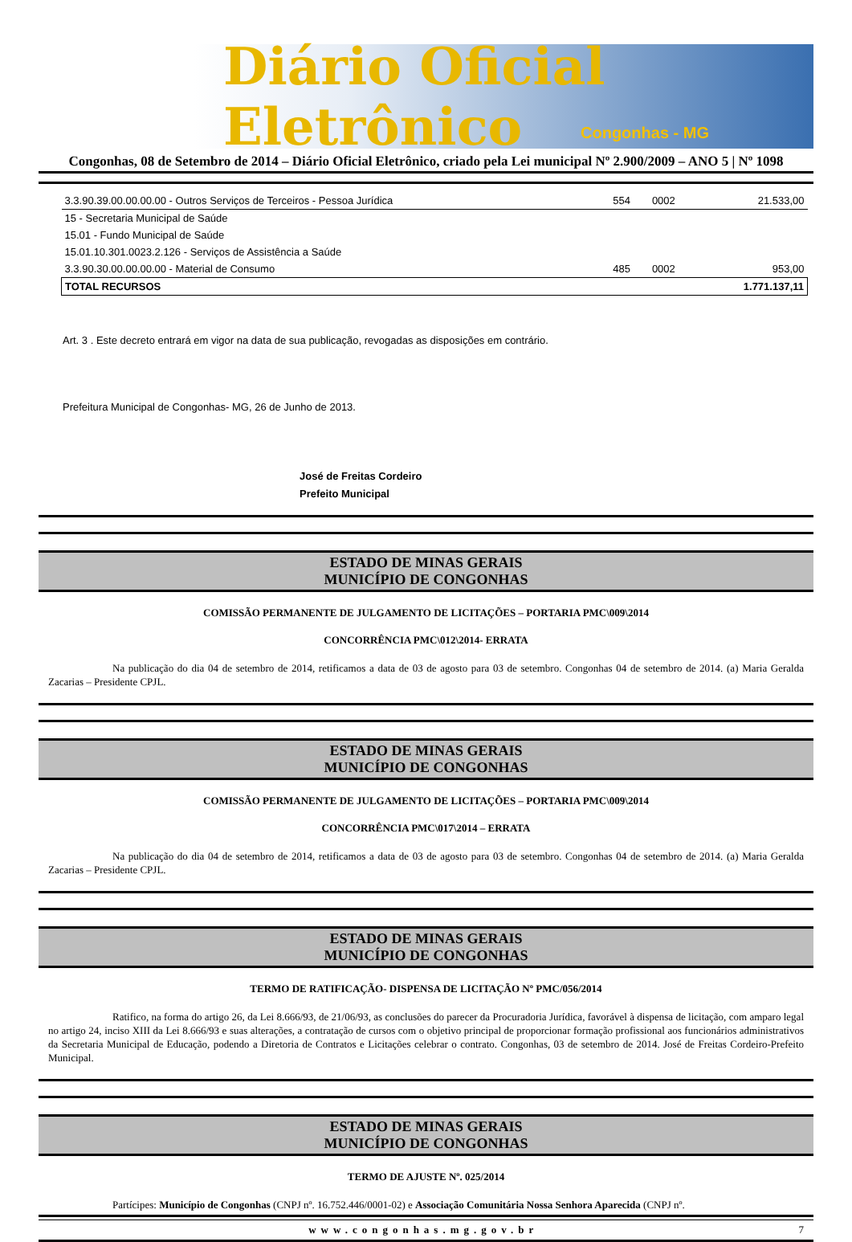Diário Oficial Eletrônico
Congonhas - MG
Congonhas, 08 de Setembro de 2014 – Diário Oficial Eletrônico, criado pela Lei municipal Nº 2.900/2009 – ANO 5 | Nº 1098
| 3.3.90.39.00.00.00.00 - Outros Serviços de Terceiros - Pessoa Jurídica | 554 | 0002 | 21.533,00 |
| 15 - Secretaria Municipal de Saúde | | | |
| 15.01 - Fundo Municipal de Saúde | | | |
| 15.01.10.301.0023.2.126 - Serviços de Assistência a Saúde | | | |
| 3.3.90.30.00.00.00.00 - Material de Consumo | 485 | 0002 | 953,00 |
| TOTAL RECURSOS | | | 1.771.137,11 |
Art. 3 . Este decreto entrará em vigor na data de sua publicação, revogadas as disposições em contrário.
Prefeitura Municipal de Congonhas- MG, 26 de Junho de 2013.
José de Freitas Cordeiro
Prefeito Municipal
ESTADO DE MINAS GERAIS
MUNICÍPIO DE CONGONHAS
COMISSÃO PERMANENTE DE JULGAMENTO DE LICITAÇÕES – PORTARIA PMC\009\2014
CONCORRÊNCIA PMC\012\2014- ERRATA
Na publicação do dia 04 de setembro de 2014, retificamos a data de 03 de agosto para 03 de setembro. Congonhas 04 de setembro de 2014. (a) Maria Geralda Zacarias – Presidente CPJL.
ESTADO DE MINAS GERAIS
MUNICÍPIO DE CONGONHAS
COMISSÃO PERMANENTE DE JULGAMENTO DE LICITAÇÕES – PORTARIA PMC\009\2014
CONCORRÊNCIA PMC\017\2014 – ERRATA
Na publicação do dia 04 de setembro de 2014, retificamos a data de 03 de agosto para 03 de setembro. Congonhas 04 de setembro de 2014. (a) Maria Geralda Zacarias – Presidente CPJL.
ESTADO DE MINAS GERAIS
MUNICÍPIO DE CONGONHAS
TERMO DE RATIFICAÇÃO- DISPENSA DE LICITAÇÃO Nº PMC/056/2014
Ratifico, na forma do artigo 26, da Lei 8.666/93, de 21/06/93, as conclusões do parecer da Procuradoria Jurídica, favorável à dispensa de licitação, com amparo legal no artigo 24, inciso XIII da Lei 8.666/93 e suas alterações, a contratação de cursos com o objetivo principal de proporcionar formação profissional aos funcionários administrativos da Secretaria Municipal de Educação, podendo a Diretoria de Contratos e Licitações celebrar o contrato. Congonhas, 03 de setembro de 2014. José de Freitas Cordeiro-Prefeito Municipal.
ESTADO DE MINAS GERAIS
MUNICÍPIO DE CONGONHAS
TERMO DE AJUSTE Nº. 025/2014
Partícipes: Município de Congonhas (CNPJ nº. 16.752.446/0001-02) e Associação Comunitária Nossa Senhora Aparecida (CNPJ nº.
www.congonhas.mg.gov.br 7